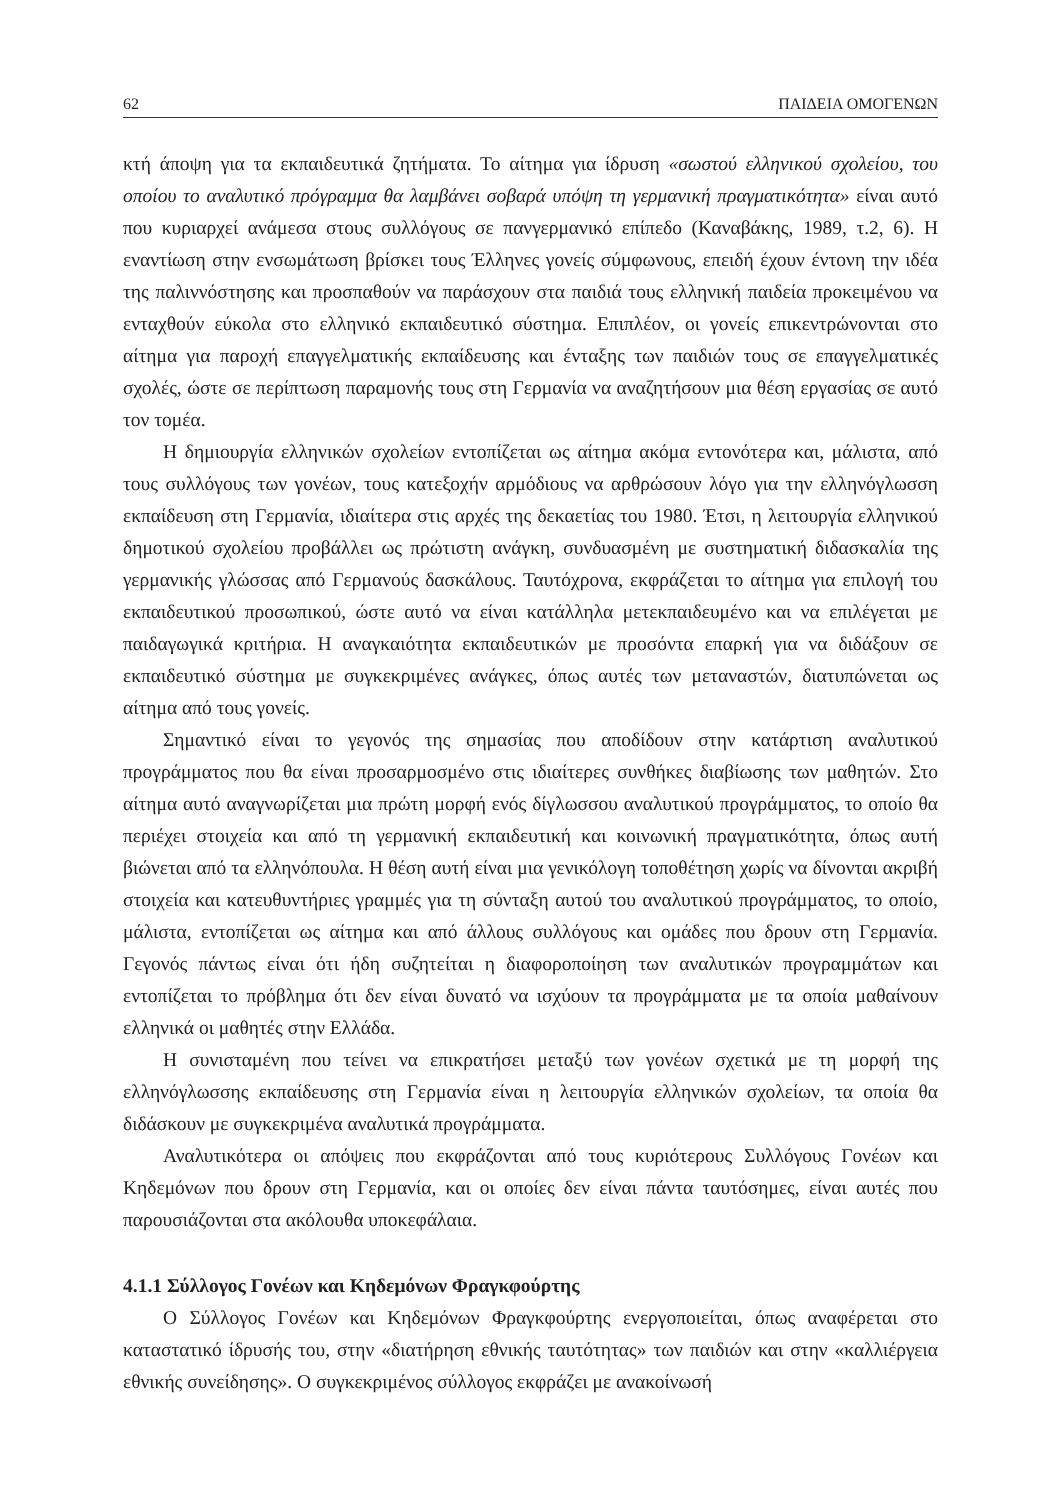62 ΠΑΙΔΕΙΑ ΟΜΟΓΕΝΩΝ
κτή άποψη για τα εκπαιδευτικά ζητήματα. Το αίτημα για ίδρυση «σωστού ελληνικού σχολείου, του οποίου το αναλυτικό πρόγραμμα θα λαμβάνει σοβαρά υπόψη τη γερμανική πραγματικότητα» είναι αυτό που κυριαρχεί ανάμεσα στους συλλόγους σε πανγερμανικό επίπεδο (Καναβάκης, 1989, τ.2, 6). Η εναντίωση στην ενσωμάτωση βρίσκει τους Έλληνες γονείς σύμφωνους, επειδή έχουν έντονη την ιδέα της παλιννόστησης και προσπαθούν να παράσχουν στα παιδιά τους ελληνική παιδεία προκειμένου να ενταχθούν εύκολα στο ελληνικό εκπαιδευτικό σύστημα. Επιπλέον, οι γονείς επικεντρώνονται στο αίτημα για παροχή επαγγελματικής εκπαίδευσης και ένταξης των παιδιών τους σε επαγγελματικές σχολές, ώστε σε περίπτωση παραμονής τους στη Γερμανία να αναζητήσουν μια θέση εργασίας σε αυτό τον τομέα.
Η δημιουργία ελληνικών σχολείων εντοπίζεται ως αίτημα ακόμα εντονότερα και, μάλιστα, από τους συλλόγους των γονέων, τους κατεξοχήν αρμόδιους να αρθρώσουν λόγο για την ελληνόγλωσση εκπαίδευση στη Γερμανία, ιδιαίτερα στις αρχές της δεκαετίας του 1980. Έτσι, η λειτουργία ελληνικού δημοτικού σχολείου προβάλλει ως πρώτιστη ανάγκη, συνδυασμένη με συστηματική διδασκαλία της γερμανικής γλώσσας από Γερμανούς δασκάλους. Ταυτόχρονα, εκφράζεται το αίτημα για επιλογή του εκπαιδευτικού προσωπικού, ώστε αυτό να είναι κατάλληλα μετεκπαιδευμένο και να επιλέγεται με παιδαγωγικά κριτήρια. Η αναγκαιότητα εκπαιδευτικών με προσόντα επαρκή για να διδάξουν σε εκπαιδευτικό σύστημα με συγκεκριμένες ανάγκες, όπως αυτές των μεταναστών, διατυπώνεται ως αίτημα από τους γονείς.
Σημαντικό είναι το γεγονός της σημασίας που αποδίδουν στην κατάρτιση αναλυτικού προγράμματος που θα είναι προσαρμοσμένο στις ιδιαίτερες συνθήκες διαβίωσης των μαθητών. Στο αίτημα αυτό αναγνωρίζεται μια πρώτη μορφή ενός δίγλωσσου αναλυτικού προγράμματος, το οποίο θα περιέχει στοιχεία και από τη γερμανική εκπαιδευτική και κοινωνική πραγματικότητα, όπως αυτή βιώνεται από τα ελληνόπουλα. Η θέση αυτή είναι μια γενικόλογη τοποθέτηση χωρίς να δίνονται ακριβή στοιχεία και κατευθυντήριες γραμμές για τη σύνταξη αυτού του αναλυτικού προγράμματος, το οποίο, μάλιστα, εντοπίζεται ως αίτημα και από άλλους συλλόγους και ομάδες που δρουν στη Γερμανία. Γεγονός πάντως είναι ότι ήδη συζητείται η διαφοροποίηση των αναλυτικών προγραμμάτων και εντοπίζεται το πρόβλημα ότι δεν είναι δυνατό να ισχύουν τα προγράμματα με τα οποία μαθαίνουν ελληνικά οι μαθητές στην Ελλάδα.
Η συνισταμένη που τείνει να επικρατήσει μεταξύ των γονέων σχετικά με τη μορφή της ελληνόγλωσσης εκπαίδευσης στη Γερμανία είναι η λειτουργία ελληνικών σχολείων, τα οποία θα διδάσκουν με συγκεκριμένα αναλυτικά προγράμματα.
Αναλυτικότερα οι απόψεις που εκφράζονται από τους κυριότερους Συλλόγους Γονέων και Κηδεμόνων που δρουν στη Γερμανία, και οι οποίες δεν είναι πάντα ταυτόσημες, είναι αυτές που παρουσιάζονται στα ακόλουθα υποκεφάλαια.
4.1.1 Σύλλογος Γονέων και Κηδεμόνων Φραγκφούρτης
Ο Σύλλογος Γονέων και Κηδεμόνων Φραγκφούρτης ενεργοποιείται, όπως αναφέρεται στο καταστατικό ίδρυσής του, στην «διατήρηση εθνικής ταυτότητας» των παιδιών και στην «καλλιέργεια εθνικής συνείδησης». Ο συγκεκριμένος σύλλογος εκφράζει με ανακοίνωσή